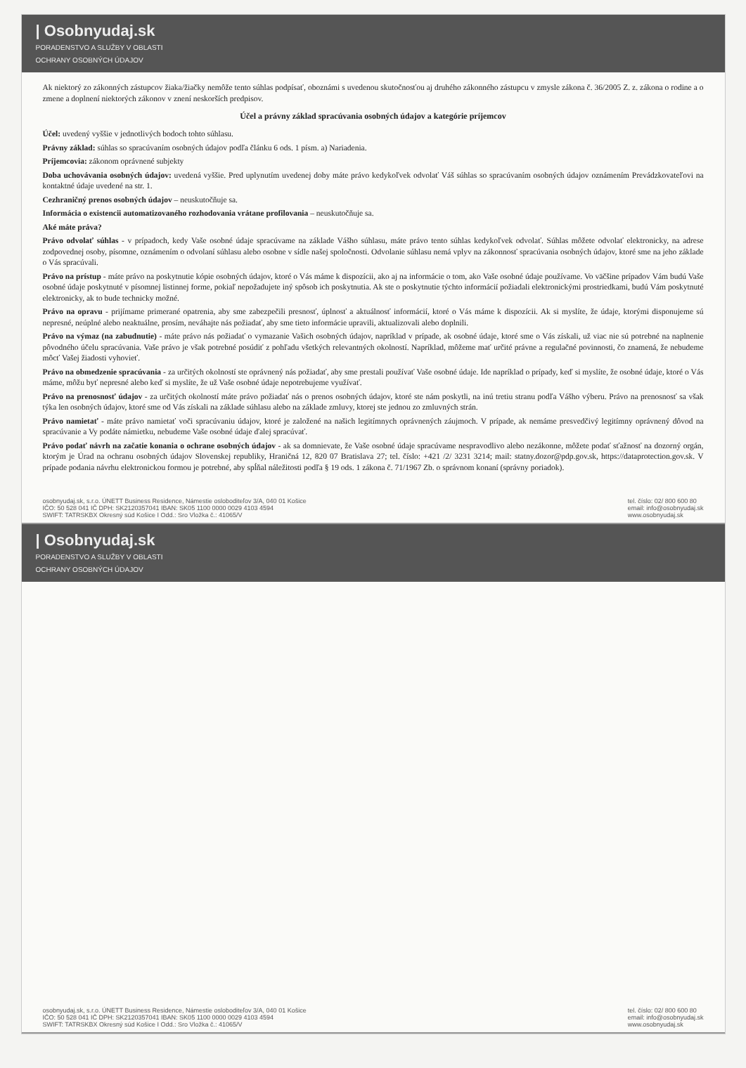| Osobnyudaj.sk
PORADENSTVO A SLUŽBY V OBLASTI
OCHRANY OSOBNÝCH ÚDAJOV
Ak niektorý zo zákonných zástupcov žiaka/žiačky nemôže tento súhlas podpísať, oboznámi s uvedenou skutočnosťou aj druhého zákonného zástupcu v zmysle zákona č. 36/2005 Z. z. zákona o rodine a o zmene a doplnení niektorých zákonov v znení neskorších predpisov.
Účel a právny základ spracúvania osobných údajov a kategórie príjemcov
Účel: uvedený vyššie v jednotlivých bodoch tohto súhlasu.
Právny základ: súhlas so spracúvaním osobných údajov podľa článku 6 ods. 1 písm. a) Nariadenia.
Príjemcovia: zákonom oprávnené subjekty
Doba uchovávania osobných údajov: uvedená vyššie. Pred uplynutím uvedenej doby máte právo kedykoľvek odvolať Váš súhlas so spracúvaním osobných údajov oznámením Prevádzkovateľovi na kontaktné údaje uvedené na str. 1.
Cezhraničný prenos osobných údajov – neuskutočňuje sa.
Informácia o existencii automatizovaného rozhodovania vrátane profilovania – neuskutočňuje sa.
Aké máte práva?
Právo odvolať súhlas - v prípadoch, kedy Vaše osobné údaje spracúvame na základe Vášho súhlasu, máte právo tento súhlas kedykoľvek odvolať. Súhlas môžete odvolať elektronicky, na adrese zodpovednej osoby, písomne, oznámením o odvolaní súhlasu alebo osobne v sídle našej spoločnosti. Odvolanie súhlasu nemá vplyv na zákonnosť spracúvania osobných údajov, ktoré sme na jeho základe o Vás spracúvali.
Právo na prístup - máte právo na poskytnutie kópie osobných údajov, ktoré o Vás máme k dispozícii, ako aj na informácie o tom, ako Vaše osobné údaje používame. Vo väčšine prípadov Vám budú Vaše osobné údaje poskytnuté v písomnej listinnej forme, pokiaľ nepožadujete iný spôsob ich poskytnutia. Ak ste o poskytnutie týchto informácií požiadali elektronickými prostriedkami, budú Vám poskytnuté elektronicky, ak to bude technicky možné.
Právo na opravu - prijímame primerané opatrenia, aby sme zabezpečili presnosť, úplnosť a aktuálnosť informácií, ktoré o Vás máme k dispozícii. Ak si myslíte, že údaje, ktorými disponujeme sú nepresné, neúplné alebo neaktuálne, prosím, neváhajte nás požiadať, aby sme tieto informácie upravili, aktualizovali alebo doplnili.
Právo na výmaz (na zabudnutie) - máte právo nás požiadať o vymazanie Vašich osobných údajov, napríklad v prípade, ak osobné údaje, ktoré sme o Vás získali, už viac nie sú potrebné na naplnenie pôvodného účelu spracúvania. Vaše právo je však potrebné posúdiť z pohľadu všetkých relevantných okolností. Napríklad, môžeme mať určité právne a regulačné povinnosti, čo znamená, že nebudeme môcť Vašej žiadosti vyhovieť.
Právo na obmedzenie spracúvania - za určitých okolností ste oprávnený nás požiadať, aby sme prestali používať Vaše osobné údaje. Ide napríklad o prípady, keď si myslíte, že osobné údaje, ktoré o Vás máme, môžu byť nepresné alebo keď si myslíte, že už Vaše osobné údaje nepotrebujeme využívať.
Právo na prenosnosť údajov - za určitých okolností máte právo požiadať nás o prenos osobných údajov, ktoré ste nám poskytli, na inú tretiu stranu podľa Vášho výberu. Právo na prenosnosť sa však týka len osobných údajov, ktoré sme od Vás získali na základe súhlasu alebo na základe zmluvy, ktorej ste jednou zo zmluvných strán.
Právo namietať - máte právo namietať voči spracúvaniu údajov, ktoré je založené na našich legitímnych oprávnených záujmoch. V prípade, ak nemáme presvedčivý legitímny oprávnený dôvod na spracúvanie a Vy podáte námietku, nebudeme Vaše osobné údaje ďalej spracúvať.
Právo podať návrh na začatie konania o ochrane osobných údajov - ak sa domnievate, že Vaše osobné údaje spracúvame nespravodlivo alebo nezákonne, môžete podať sťažnosť na dozorný orgán, ktorým je Úrad na ochranu osobných údajov Slovenskej republiky, Hraničná 12, 820 07 Bratislava 27; tel. číslo: +421 /2/ 3231 3214; mail: statny.dozor@pdp.gov.sk, https://dataprotection.gov.sk. V prípade podania návrhu elektronickou formou je potrebné, aby spĺňal náležitosti podľa § 19 ods. 1 zákona č. 71/1967 Zb. o správnom konaní (správny poriadok).
osobnyudaj.sk, s.r.o. ÚNETT Business Residence, Námestie osloboditeľov 3/A, 040 01 Košice
IČO: 50 528 041 IČ DPH: SK2120357041 IBAN: SK05 1100 0000 0029 4103 4594
SWIFT: TATRSKBX Okresný súd Košice I Odd.: Sro Vložka č.: 41065/V
tel. číslo: 02/ 800 600 80
email: info@osobnyudaj.sk
www.osobnyudaj.sk
| Osobnyudaj.sk
PORADENSTVO A SLUŽBY V OBLASTI
OCHRANY OSOBNÝCH ÚDAJOV
osobnyudaj.sk, s.r.o. ÚNETT Business Residence, Námestie osloboditeľov 3/A, 040 01 Košice
IČO: 50 528 041 IČ DPH: SK2120357041 IBAN: SK05 1100 0000 0029 4103 4594
SWIFT: TATRSKBX Okresný súd Košice I Odd.: Sro Vložka č.: 41065/V
tel. číslo: 02/ 800 600 80
email: info@osobnyudaj.sk
www.osobnyudaj.sk